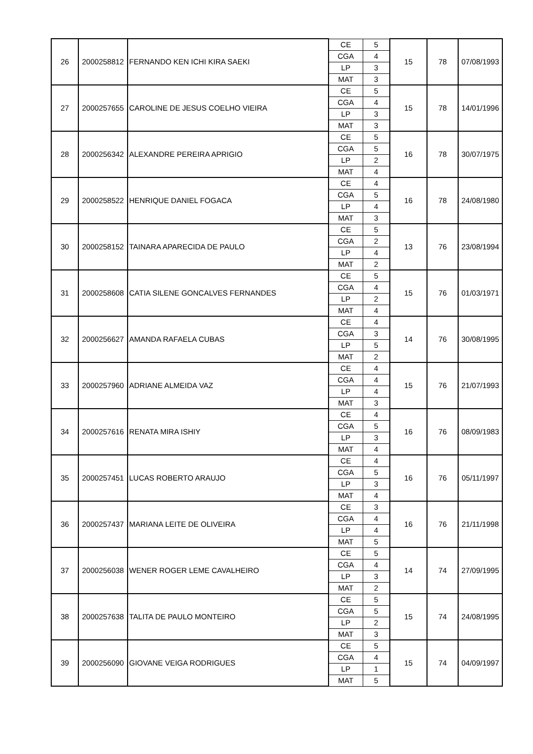| 26 | 2000258812 | FERNANDO KEN ICHI KIRA SAEKI | CE | 5 | 15 | 78 | 07/08/1993 |
| | | | CGA | 4 | | | |
| | | | LP | 3 | | | |
| | | | MAT | 3 | | | |
| 27 | 2000257655 | CAROLINE DE JESUS COELHO VIEIRA | CE | 5 | 15 | 78 | 14/01/1996 |
| | | | CGA | 4 | | | |
| | | | LP | 3 | | | |
| | | | MAT | 3 | | | |
| 28 | 2000256342 | ALEXANDRE PEREIRA APRIGIO | CE | 5 | 16 | 78 | 30/07/1975 |
| | | | CGA | 5 | | | |
| | | | LP | 2 | | | |
| | | | MAT | 4 | | | |
| 29 | 2000258522 | HENRIQUE DANIEL FOGACA | CE | 4 | 16 | 78 | 24/08/1980 |
| | | | CGA | 5 | | | |
| | | | LP | 4 | | | |
| | | | MAT | 3 | | | |
| 30 | 2000258152 | TAINARA APARECIDA DE PAULO | CE | 5 | 13 | 76 | 23/08/1994 |
| | | | CGA | 2 | | | |
| | | | LP | 4 | | | |
| | | | MAT | 2 | | | |
| 31 | 2000258608 | CATIA SILENE GONCALVES FERNANDES | CE | 5 | 15 | 76 | 01/03/1971 |
| | | | CGA | 4 | | | |
| | | | LP | 2 | | | |
| | | | MAT | 4 | | | |
| 32 | 2000256627 | AMANDA RAFAELA CUBAS | CE | 4 | 14 | 76 | 30/08/1995 |
| | | | CGA | 3 | | | |
| | | | LP | 5 | | | |
| | | | MAT | 2 | | | |
| 33 | 2000257960 | ADRIANE ALMEIDA VAZ | CE | 4 | 15 | 76 | 21/07/1993 |
| | | | CGA | 4 | | | |
| | | | LP | 4 | | | |
| | | | MAT | 3 | | | |
| 34 | 2000257616 | RENATA MIRA ISHIY | CE | 4 | 16 | 76 | 08/09/1983 |
| | | | CGA | 5 | | | |
| | | | LP | 3 | | | |
| | | | MAT | 4 | | | |
| 35 | 2000257451 | LUCAS ROBERTO ARAUJO | CE | 4 | 16 | 76 | 05/11/1997 |
| | | | CGA | 5 | | | |
| | | | LP | 3 | | | |
| | | | MAT | 4 | | | |
| 36 | 2000257437 | MARIANA LEITE DE OLIVEIRA | CE | 3 | 16 | 76 | 21/11/1998 |
| | | | CGA | 4 | | | |
| | | | LP | 4 | | | |
| | | | MAT | 5 | | | |
| 37 | 2000256038 | WENER ROGER LEME CAVALHEIRO | CE | 5 | 14 | 74 | 27/09/1995 |
| | | | CGA | 4 | | | |
| | | | LP | 3 | | | |
| | | | MAT | 2 | | | |
| 38 | 2000257638 | TALITA DE PAULO MONTEIRO | CE | 5 | 15 | 74 | 24/08/1995 |
| | | | CGA | 5 | | | |
| | | | LP | 2 | | | |
| | | | MAT | 3 | | | |
| 39 | 2000256090 | GIOVANE VEIGA RODRIGUES | CE | 5 | 15 | 74 | 04/09/1997 |
| | | | CGA | 4 | | | |
| | | | LP | 1 | | | |
| | | | MAT | 5 | | | |